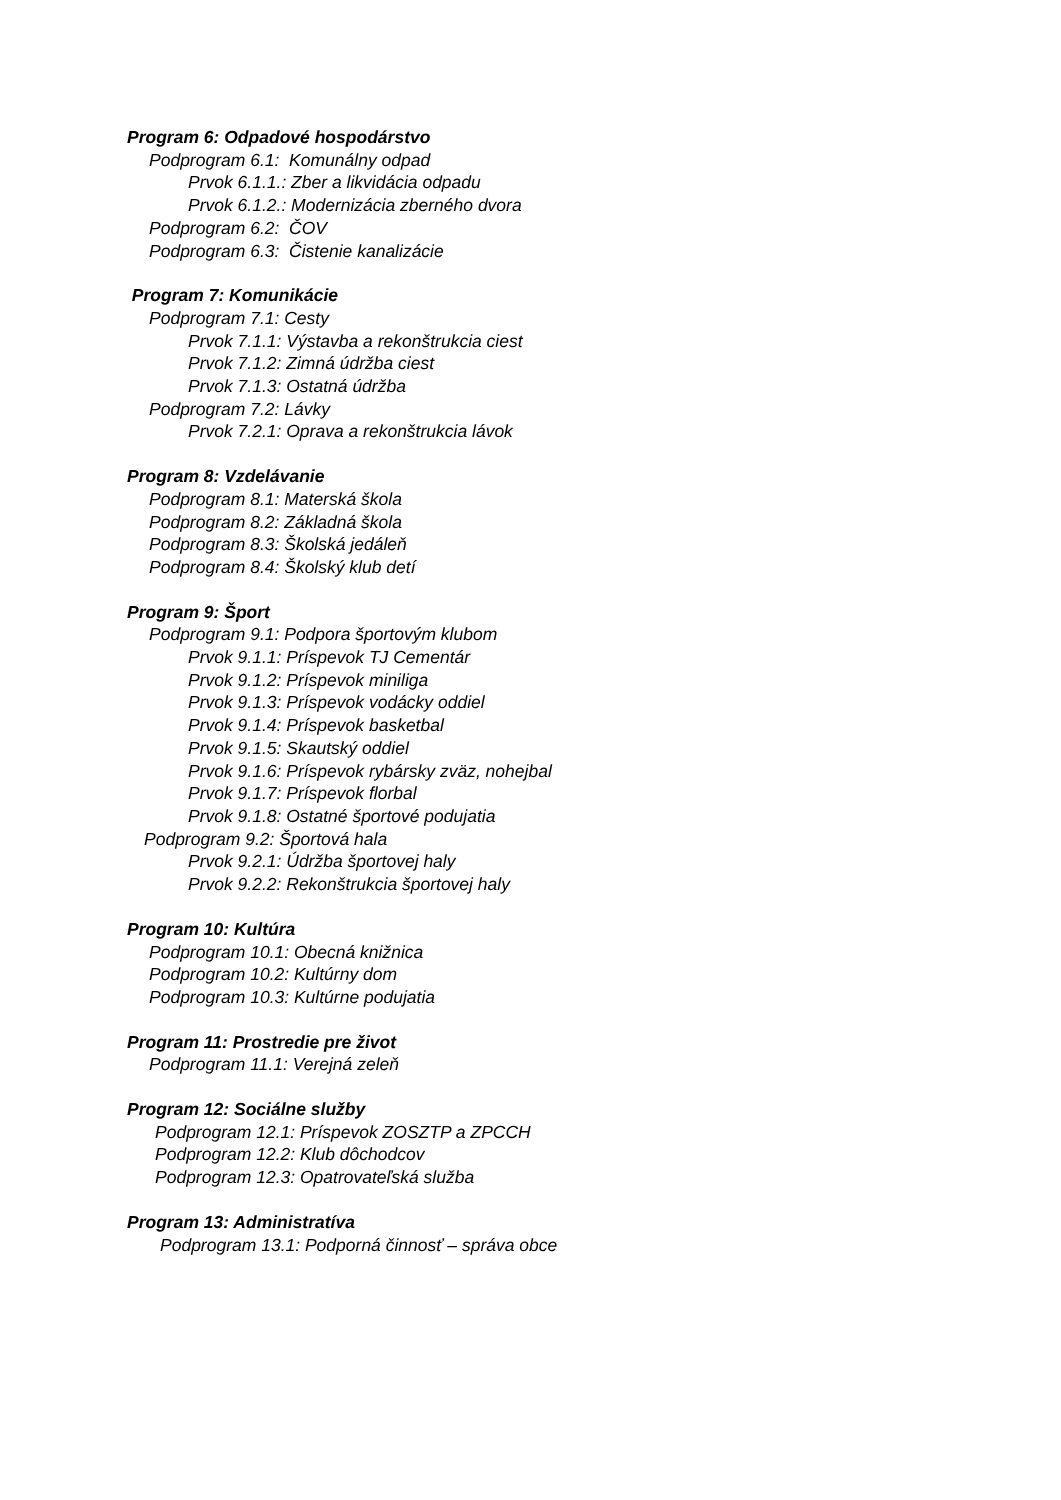Program 6: Odpadové hospodárstvo
Podprogram 6.1: Komunálny odpad
Prvok 6.1.1.: Zber a likvidácia odpadu
Prvok 6.1.2.: Modernizácia zberného dvora
Podprogram 6.2: ČOV
Podprogram 6.3: Čistenie kanalizácie
Program 7: Komunikácie
Podprogram 7.1: Cesty
Prvok 7.1.1: Výstavba a rekonštrukcia ciest
Prvok 7.1.2: Zimná údržba ciest
Prvok 7.1.3: Ostatná údržba
Podprogram 7.2: Lávky
Prvok 7.2.1: Oprava a rekonštrukcia lávok
Program 8: Vzdelávanie
Podprogram 8.1: Materská škola
Podprogram 8.2: Základná škola
Podprogram 8.3: Školská jedáleň
Podprogram 8.4: Školský klub detí
Program 9: Šport
Podprogram 9.1: Podpora športovým klubom
Prvok 9.1.1: Príspevok TJ Cementár
Prvok 9.1.2: Príspevok miniliga
Prvok 9.1.3: Príspevok vodácky oddiel
Prvok 9.1.4: Príspevok basketbal
Prvok 9.1.5: Skautský oddiel
Prvok 9.1.6: Príspevok rybársky zväz, nohejbal
Prvok 9.1.7: Príspevok florbal
Prvok 9.1.8: Ostatné športové podujatia
Podprogram 9.2: Športová hala
Prvok 9.2.1: Údržba športovej haly
Prvok 9.2.2: Rekonštrukcia športovej haly
Program 10: Kultúra
Podprogram 10.1: Obecná knižnica
Podprogram 10.2: Kultúrny dom
Podprogram 10.3: Kultúrne podujatia
Program 11: Prostredie pre život
Podprogram 11.1: Verejná zeleň
Program 12: Sociálne služby
Podprogram 12.1: Príspevok ZOSZTP a ZPCCH
Podprogram 12.2: Klub dôchodcov
Podprogram 12.3: Opatrovateľská služba
Program 13: Administratíva
Podprogram 13.1: Podporná činnosť – správa obce